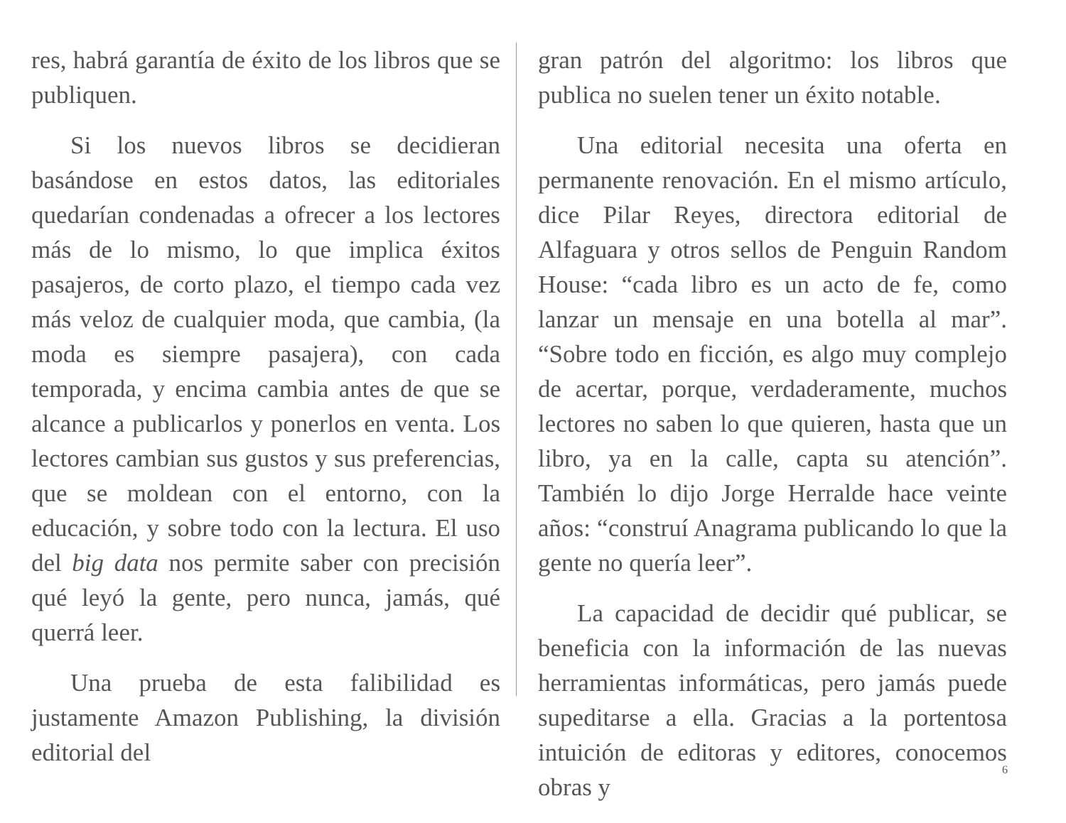res, habrá garantía de éxito de los libros que se publiquen.
Si los nuevos libros se decidieran basándose en estos datos, las editoriales quedarían condenadas a ofrecer a los lectores más de lo mismo, lo que implica éxitos pasajeros, de corto plazo, el tiempo cada vez más veloz de cualquier moda, que cambia, (la moda es siempre pasajera), con cada temporada, y encima cambia antes de que se alcance a publicarlos y ponerlos en venta. Los lectores cambian sus gustos y sus preferencias, que se moldean con el entorno, con la educación, y sobre todo con la lectura. El uso del big data nos permite saber con precisión qué leyó la gente, pero nunca, jamás, qué querrá leer.
Una prueba de esta falibilidad es justamente Amazon Publishing, la división editorial del
gran patrón del algoritmo: los libros que publica no suelen tener un éxito notable.
Una editorial necesita una oferta en permanente renovación. En el mismo artículo, dice Pilar Reyes, directora editorial de Alfaguara y otros sellos de Penguin Random House: “cada libro es un acto de fe, como lanzar un mensaje en una botella al mar”. “Sobre todo en ficción, es algo muy complejo de acertar, porque, verdaderamente, muchos lectores no saben lo que quieren, hasta que un libro, ya en la calle, capta su atención”. También lo dijo Jorge Herralde hace veinte años: “construí Anagrama publicando lo que la gente no quería leer”.
La capacidad de decidir qué publicar, se beneficia con la información de las nuevas herramientas informáticas, pero jamás puede supeditarse a ella. Gracias a la portentosa intuición de editoras y editores, conocemos obras y
6